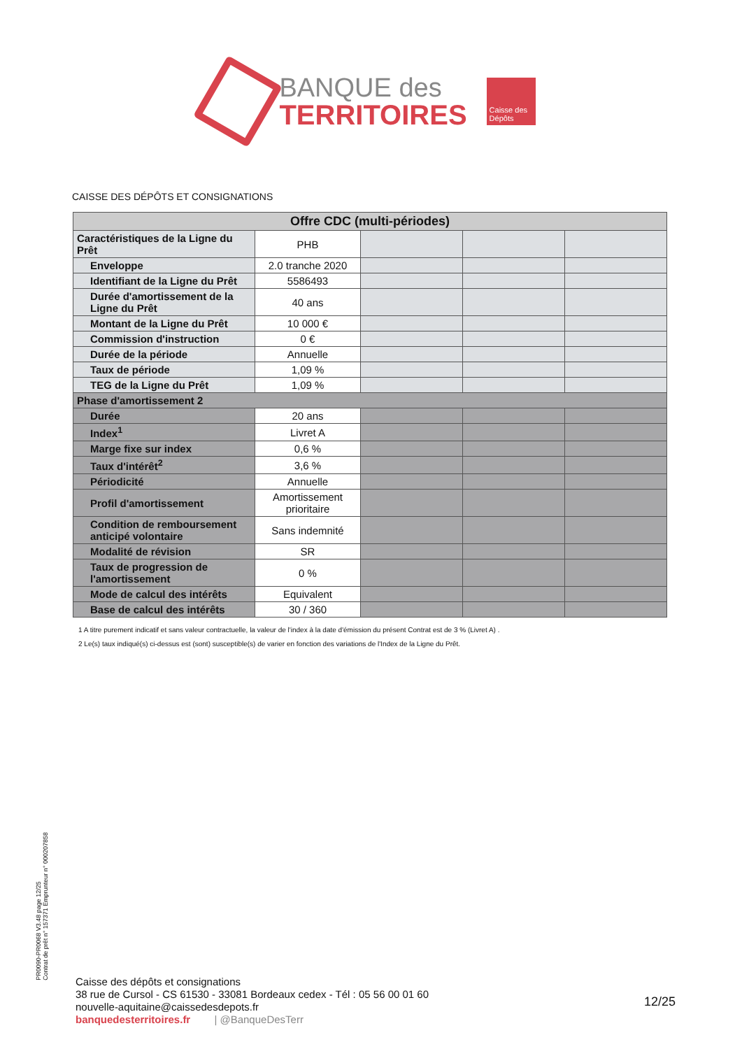BANQUE des
TERRITOIRES
Caisse des Dépôts
CAISSE DES DÉPÔTS ET CONSIGNATIONS
| Offre CDC (multi-périodes) | | | | |
| --- | --- | --- | --- | --- |
| Caractéristiques de la Ligne du Prêt | PHB | | | |
| Enveloppe | 2.0 tranche 2020 | | | |
| Identifiant de la Ligne du Prêt | 5586493 | | | |
| Durée d'amortissement de la Ligne du Prêt | 40 ans | | | |
| Montant de la Ligne du Prêt | 10 000 € | | | |
| Commission d'instruction | 0 € | | | |
| Durée de la période | Annuelle | | | |
| Taux de période | 1,09 % | | | |
| TEG de la Ligne du Prêt | 1,09 % | | | |
| Phase d'amortissement 2 | | | | |
| Durée | 20 ans | | | |
| Index<sup>1</sup> | Livret A | | | |
| Marge fixe sur index | 0,6 % | | | |
| Taux d'intérêt<sup>2</sup> | 3,6 % | | | |
| Périodicité | Annuelle | | | |
| Profil d'amortissement | Amortissement prioritaire | | | |
| Condition de remboursement anticipé volontaire | Sans indemnité | | | |
| Modalité de révision | SR | | | |
| Taux de progression de l'amortissement | 0 % | | | |
| Mode de calcul des intérêts | Equivalent | | | |
| Base de calcul des intérêts | 30 / 360 | | | |
1 A titre purement indicatif et sans valeur contractuelle, la valeur de l'index à la date d'émission du présent Contrat est de 3 % (Livret A) .
2 Le(s) taux indiqué(s) ci-dessus est (sont) susceptible(s) de varier en fonction des variations de l'Index de la Ligne du Prêt.
PR0090-PR0068 V3.48 page 12/25
Contrat de prêt n° 157371 Emprunteur n° 000207858
Caisse des dépôts et consignations
38 rue de Cursol - CS 61530 - 33081 Bordeaux cedex - Tél : 05 56 00 01 60
nouvelle-aquitaine@caissedesdepots.fr
banquedesterritoires.fr | @BanqueDesTerr
12/25